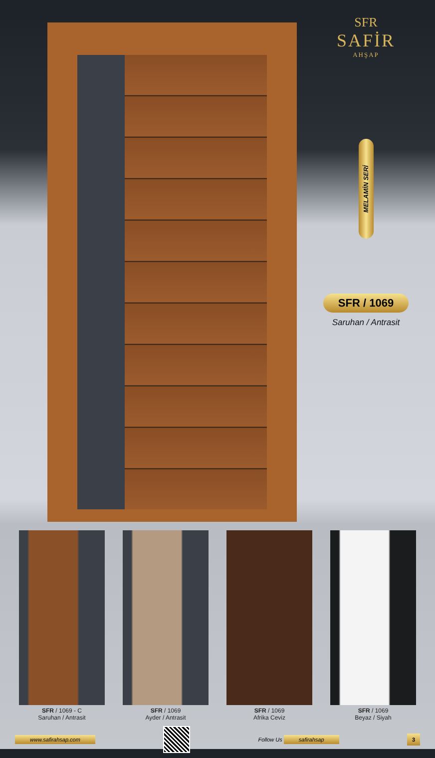SFR
SAFİR
AHŞAP
MELAMİN SERİ
SFR / 1069
Saruhan / Antrasit
SFR / 1069 - C
Saruhan / Antrasit
SFR / 1069
Ayder / Antrasit
SFR / 1069
Afrika Ceviz
SFR / 1069
Beyaz / Siyah
www.safirahsap.com
Follow Us safirahsap 3